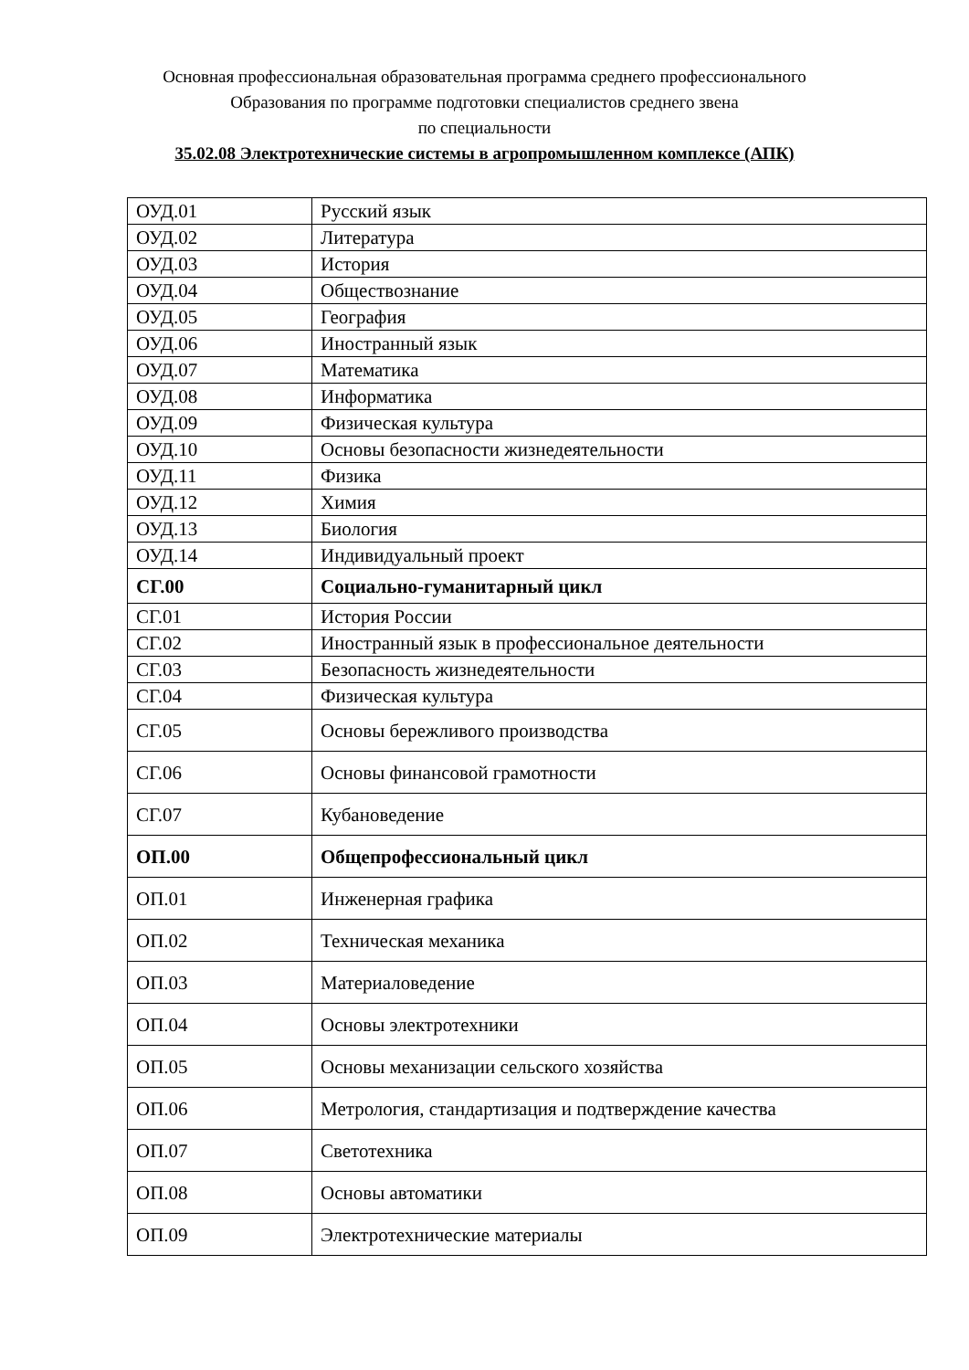Основная профессиональная образовательная программа среднего профессионального
Образования по программе подготовки специалистов среднего звена
по специальности
35.02.08 Электротехнические системы в агропромышленном комплексе (АПК)
| ОУД.01 | Русский язык |
| ОУД.02 | Литература |
| ОУД.03 | История |
| ОУД.04 | Обществознание |
| ОУД.05 | География |
| ОУД.06 | Иностранный язык |
| ОУД.07 | Математика |
| ОУД.08 | Информатика |
| ОУД.09 | Физическая культура |
| ОУД.10 | Основы безопасности жизнедеятельности |
| ОУД.11 | Физика |
| ОУД.12 | Химия |
| ОУД.13 | Биология |
| ОУД.14 | Индивидуальный проект |
| СГ.00 | Социально-гуманитарный цикл |
| СГ.01 | История России |
| СГ.02 | Иностранный язык в профессиональное деятельности |
| СГ.03 | Безопасность жизнедеятельности |
| СГ.04 | Физическая культура |
| СГ.05 | Основы бережливого производства |
| СГ.06 | Основы финансовой грамотности |
| СГ.07 | Кубановедение |
| ОП.00 | Общепрофессиональный цикл |
| ОП.01 | Инженерная графика |
| ОП.02 | Техническая механика |
| ОП.03 | Материаловедение |
| ОП.04 | Основы электротехники |
| ОП.05 | Основы механизации сельского хозяйства |
| ОП.06 | Метрология, стандартизация и подтверждение качества |
| ОП.07 | Светотехника |
| ОП.08 | Основы автоматики |
| ОП.09 | Электротехнические материалы |